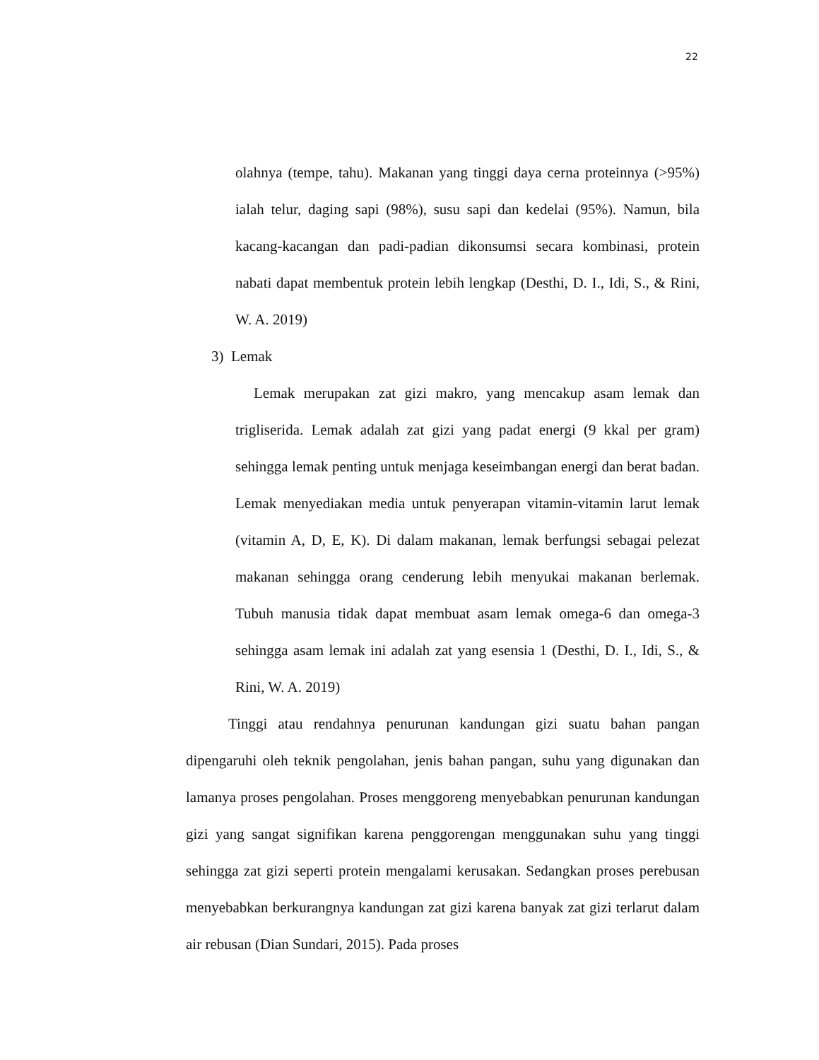22
olahnya (tempe, tahu). Makanan yang tinggi daya cerna proteinnya (>95%) ialah telur, daging sapi (98%), susu sapi dan kedelai (95%). Namun, bila kacang-kacangan dan padi-padian dikonsumsi secara kombinasi, protein nabati dapat membentuk protein lebih lengkap (Desthi, D. I., Idi, S., & Rini, W. A. 2019)
3) Lemak
Lemak merupakan zat gizi makro, yang mencakup asam lemak dan trigliserida. Lemak adalah zat gizi yang padat energi (9 kkal per gram) sehingga lemak penting untuk menjaga keseimbangan energi dan berat badan. Lemak menyediakan media untuk penyerapan vitamin-vitamin larut lemak (vitamin A, D, E, K). Di dalam makanan, lemak berfungsi sebagai pelezat makanan sehingga orang cenderung lebih menyukai makanan berlemak. Tubuh manusia tidak dapat membuat asam lemak omega-6 dan omega-3 sehingga asam lemak ini adalah zat yang esensia 1 (Desthi, D. I., Idi, S., & Rini, W. A. 2019)
Tinggi atau rendahnya penurunan kandungan gizi suatu bahan pangan dipengaruhi oleh teknik pengolahan, jenis bahan pangan, suhu yang digunakan dan lamanya proses pengolahan. Proses menggoreng menyebabkan penurunan kandungan gizi yang sangat signifikan karena penggorengan menggunakan suhu yang tinggi sehingga zat gizi seperti protein mengalami kerusakan. Sedangkan proses perebusan menyebabkan berkurangnya kandungan zat gizi karena banyak zat gizi terlarut dalam air rebusan (Dian Sundari, 2015). Pada proses